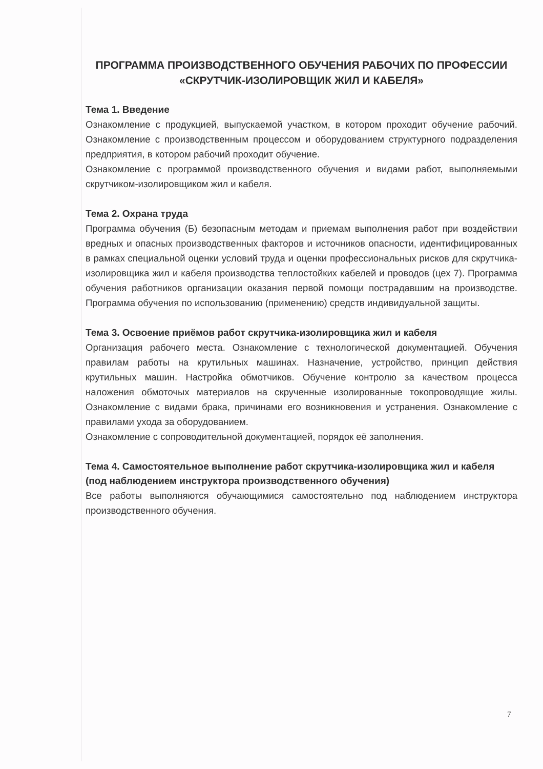ПРОГРАММА ПРОИЗВОДСТВЕННОГО ОБУЧЕНИЯ РАБОЧИХ ПО ПРОФЕССИИ «СКРУТЧИК-ИЗОЛИРОВЩИК ЖИЛ И КАБЕЛЯ»
Тема 1. Введение
Ознакомление с продукцией, выпускаемой участком, в котором проходит обучение рабочий. Ознакомление с производственным процессом и оборудованием структурного подразделения предприятия, в котором рабочий проходит обучение.
Ознакомление с программой производственного обучения и видами работ, выполняемыми скрутчиком-изолировщиком жил и кабеля.
Тема 2. Охрана труда
Программа обучения (Б) безопасным методам и приемам выполнения работ при воздействии вредных и опасных производственных факторов и источников опасности, идентифицированных в рамках специальной оценки условий труда и оценки профессиональных рисков для скрутчика-изолировщика жил и кабеля производства теплостойких кабелей и проводов (цех 7). Программа обучения работников организации оказания первой помощи пострадавшим на производстве. Программа обучения по использованию (применению) средств индивидуальной защиты.
Тема 3. Освоение приёмов работ скрутчика-изолировщика жил и кабеля
Организация рабочего места. Ознакомление с технологической документацией. Обучения правилам работы на крутильных машинах. Назначение, устройство, принцип действия крутильных машин. Настройка обмотчиков. Обучение контролю за качеством процесса наложения обмоточых материалов на скрученные изолированные токопроводящие жилы. Ознакомление с видами брака, причинами его возникновения и устранения. Ознакомление с правилами ухода за оборудованием.
Ознакомление с сопроводительной документацией, порядок её заполнения.
Тема 4. Самостоятельное выполнение работ скрутчика-изолировщика жил и кабеля (под наблюдением инструктора производственного обучения)
Все работы выполняются обучающимися самостоятельно под наблюдением инструктора производственного обучения.
7